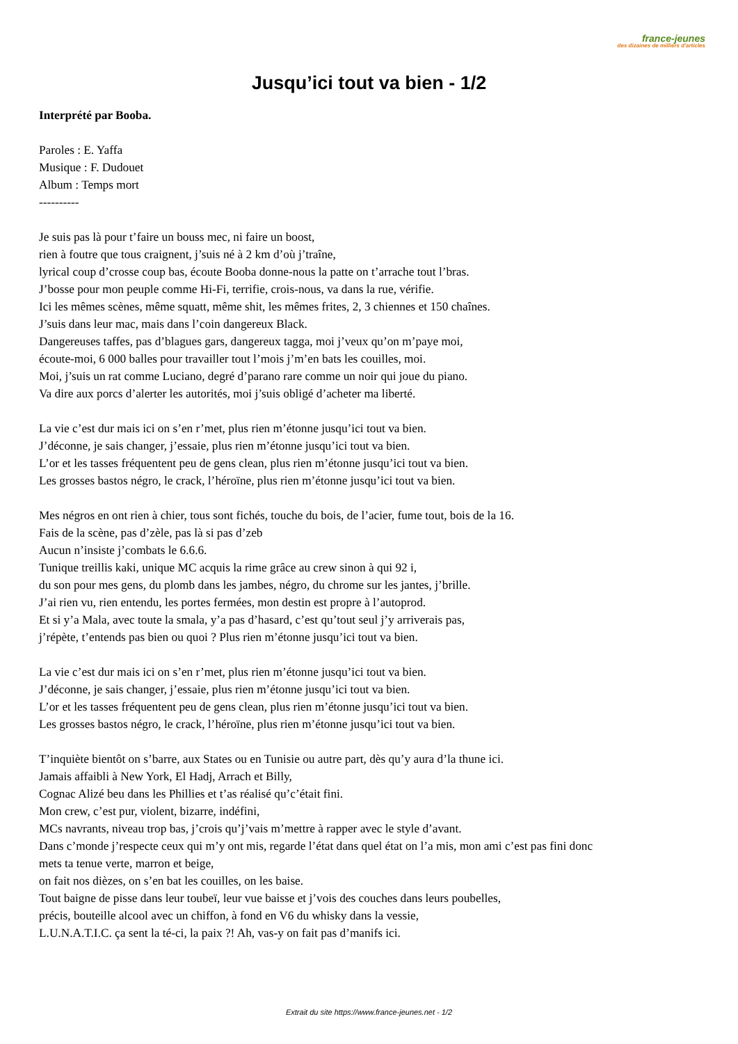france-jeunes
des dizaines de milliers d'articles
Jusqu’ici tout va bien - 1/2
Interprété par Booba.
Paroles : E. Yaffa
Musique : F. Dudouet
Album : Temps mort
----------
Je suis pas là pour t’faire un bouss mec, ni faire un boost,
rien à foutre que tous craignent, j’suis né à 2 km d’où j’traîne,
lyrical coup d’crosse coup bas, écoute Booba donne-nous la patte on t’arrache tout l’bras.
J’bosse pour mon peuple comme Hi-Fi, terrifie, crois-nous, va dans la rue, vérifie.
Ici les mêmes scènes, même squatt, même shit, les mêmes frites, 2, 3 chiennes et 150 chaînes.
J’suis dans leur mac, mais dans l’coin dangereux Black.
Dangereuses taffes, pas d’blagues gars, dangereux tagga, moi j’veux qu’on m’paye moi,
écoute-moi, 6 000 balles pour travailler tout l’mois j’m’en bats les couilles, moi.
Moi, j’suis un rat comme Luciano, degré d’parano rare comme un noir qui joue du piano.
Va dire aux porcs d’alerter les autorités, moi j’suis obligé d’acheter ma liberté.
La vie c’est dur mais ici on s’en r’met, plus rien m’étonne jusqu’ici tout va bien.
J’déconne, je sais changer, j’essaie, plus rien m’étonne jusqu’ici tout va bien.
L’or et les tasses fréquentent peu de gens clean, plus rien m’étonne jusqu’ici tout va bien.
Les grosses bastos négro, le crack, l’héroïne, plus rien m’étonne jusqu’ici tout va bien.
Mes négros en ont rien à chier, tous sont fichés, touche du bois, de l’acier, fume tout, bois de la 16.
Fais de la scène, pas d’zèle, pas là si pas d’zeb
Aucun n’insiste j’combats le 6.6.6.
Tunique treillis kaki, unique MC acquis la rime grâce au crew sinon à qui 92 i,
du son pour mes gens, du plomb dans les jambes, négro, du chrome sur les jantes, j’brille.
J’ai rien vu, rien entendu, les portes fermées, mon destin est propre à l’autoprod.
Et si y’a Mala, avec toute la smala, y’a pas d’hasard, c’est qu’tout seul j’y arriverais pas,
j’répète, t’entends pas bien ou quoi ? Plus rien m’étonne jusqu’ici tout va bien.
La vie c’est dur mais ici on s’en r’met, plus rien m’étonne jusqu’ici tout va bien.
J’déconne, je sais changer, j’essaie, plus rien m’étonne jusqu’ici tout va bien.
L’or et les tasses fréquentent peu de gens clean, plus rien m’étonne jusqu’ici tout va bien.
Les grosses bastos négro, le crack, l’héroïne, plus rien m’étonne jusqu’ici tout va bien.
T’inquiète bientôt on s’barre, aux States ou en Tunisie ou autre part, dès qu’y aura d’la thune ici.
Jamais affaibli à New York, El Hadj, Arrach et Billy,
Cognac Alizé beu dans les Phillies et t’as réalisé qu’c’était fini.
Mon crew, c’est pur, violent, bizarre, indéfini,
MCs navrants, niveau trop bas, j’crois qu’j’vais m’mettre à rapper avec le style d’avant.
Dans c’monde j’respecte ceux qui m’y ont mis, regarde l’état dans quel état on l’a mis, mon ami c’est pas fini donc
mets ta tenue verte, marron et beige,
on fait nos dièzes, on s’en bat les couilles, on les baise.
Tout baigne de pisse dans leur toubeï, leur vue baisse et j’vois des couches dans leurs poubelles,
précis, bouteille alcool avec un chiffon, à fond en V6 du whisky dans la vessie,
L.U.N.A.T.I.C. ça sent la té-ci, la paix ?! Ah, vas-y on fait pas d’manifs ici.
Extrait du site https://www.france-jeunes.net - 1/2